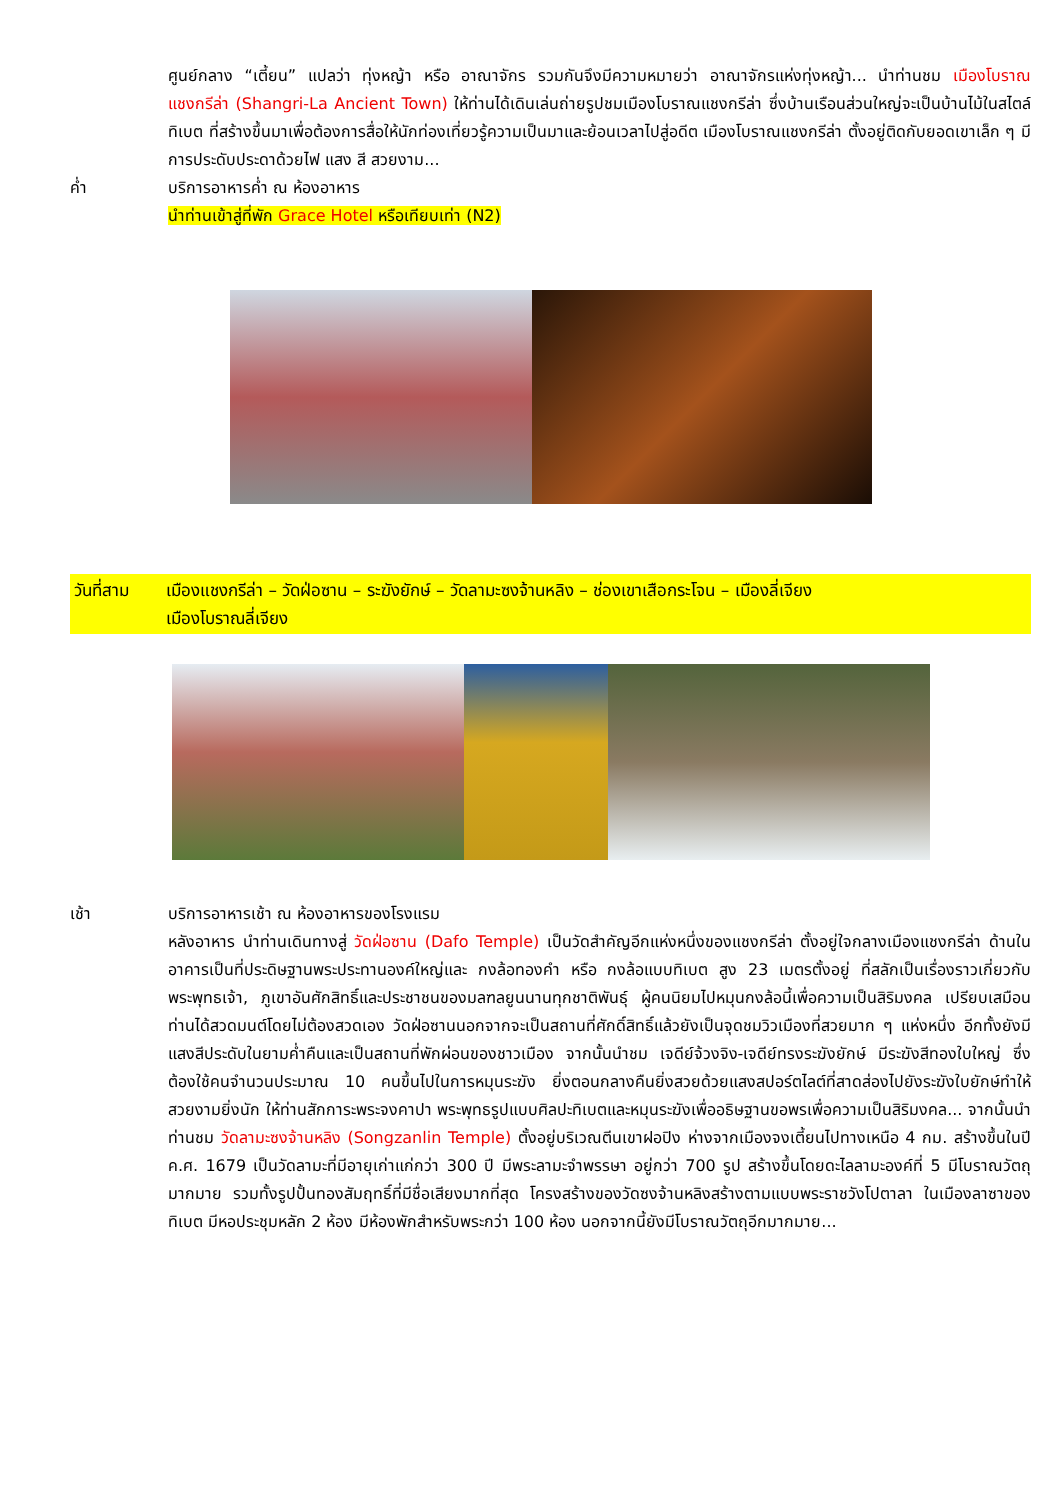ศูนย์กลาง “เตี้ยน” แปลว่า ทุ่งหญ้า หรือ อาณาจักร รวมกันจึงมีความหมายว่า อาณาจักรแห่งทุ่งหญ้า... นำท่านชม เมืองโบราณแชงกรีล่า (Shangri-La Ancient Town) ให้ท่านได้เดินเล่นถ่ายรูปชมเมืองโบราณแชงกรีล่า ซึ่งบ้านเรือนส่วนใหญ่จะเป็นบ้านไม้ในสไตล์ทิเบต ที่สร้างขึ้นมาเพื่อต้องการสื่อให้นักท่องเที่ยวรู้ความเป็นมาและย้อนเวลาไปสู่อดีต เมืองโบราณแชงกรีล่า ตั้งอยู่ติดกับยอดเขาเล็ก ๆ มีการประดับประดาด้วยไฟ แสง สี สวยงาม...
ค่ำ บริการอาหารค่ำ ณ ห้องอาหาร
นำท่านเข้าสู่ที่พัก Grace Hotel หรือเทียบเท่า (N2)
วันที่สาม เมืองแชงกรีล่า – วัดฝ่อซาน – ระฆังยักษ์ – วัดลามะซงจ้านหลิง – ช่องเขาเสือกระโจน – เมืองลี่เจียง
เมืองโบราณลี่เจียง
เช้า บริการอาหารเช้า ณ ห้องอาหารของโรงแรม
หลังอาหาร นำท่านเดินทางสู่ วัดฝ่อซาน (Dafo Temple) เป็นวัดสำคัญอีกแห่งหนึ่งของแชงกรีล่า ตั้งอยู่ใจกลางเมืองแชงกรีล่า ด้านในอาคารเป็นที่ประดิษฐานพระประทานองค์ใหญ่และ กงล้อทองคำ หรือ กงล้อแบบทิเบต สูง 23 เมตรตั้งอยู่ ที่สลักเป็นเรื่องราวเกี่ยวกับพระพุทธเจ้า, ภูเขาอันศักสิทธิ์และประชาชนของมลฑลยูนนานทุกชาติพันธุ์ ผู้คนนิยมไปหมุนกงล้อนี้เพื่อความเป็นสิริมงคล เปรียบเสมือนท่านได้สวดมนต์โดยไม่ต้องสวดเอง วัดฝ่อซานนอกจากจะเป็นสถานที่ศักดิ์สิทธิ์แล้วยังเป็นจุดชมวิวเมืองที่สวยมาก ๆ แห่งหนึ่ง อีกทั้งยังมีแสงสีประดับในยามค่ำคืนและเป็นสถานที่พักผ่อนของชาวเมือง จากนั้นนำชม เจดีย์จ้วงจิง-เจดีย์ทรงระฆังยักษ์ มีระฆังสีทองใบใหญ่ ซึ่งต้องใช้คนจำนวนประมาณ 10 คนขึ้นไปในการหมุนระฆัง ยิ่งตอนกลางคืนยิ่งสวยด้วยแสงสปอร์ตไลต์ที่สาดส่องไปยังระฆังใบยักษ์ทำให้สวยงามยิ่งนัก ให้ท่านสักการะพระจงคาปา พระพุทธรูปแบบศิลปะทิเบตและหมุนระฆังเพื่ออธิษฐานขอพรเพื่อความเป็นสิริมงคล... จากนั้นนำท่านชม วัดลามะซงจ้านหลิง (Songzanlin Temple) ตั้งอยู่บริเวณตีนเขาฝอปิง ห่างจากเมืองจงเตี้ยนไปทางเหนือ 4 กม. สร้างขึ้นในปี ค.ศ. 1679 เป็นวัดลามะที่มีอายุเก่าแก่กว่า 300 ปี มีพระลามะจำพรรษา อยู่กว่า 700 รูป สร้างขึ้นโดยดะไลลามะองค์ที่ 5 มีโบราณวัตถุมากมาย รวมทั้งรูปปั้นทองสัมฤทธิ์ที่มีชื่อเสียงมากที่สุด โครงสร้างของวัดซงจ้านหลิงสร้างตามแบบพระราชวังโปตาลา ในเมืองลาซาของทิเบต มีหอประชุมหลัก 2 ห้อง มีห้องพักสำหรับพระกว่า 100 ห้อง นอกจากนี้ยังมีโบราณวัตถุอีกมากมาย...